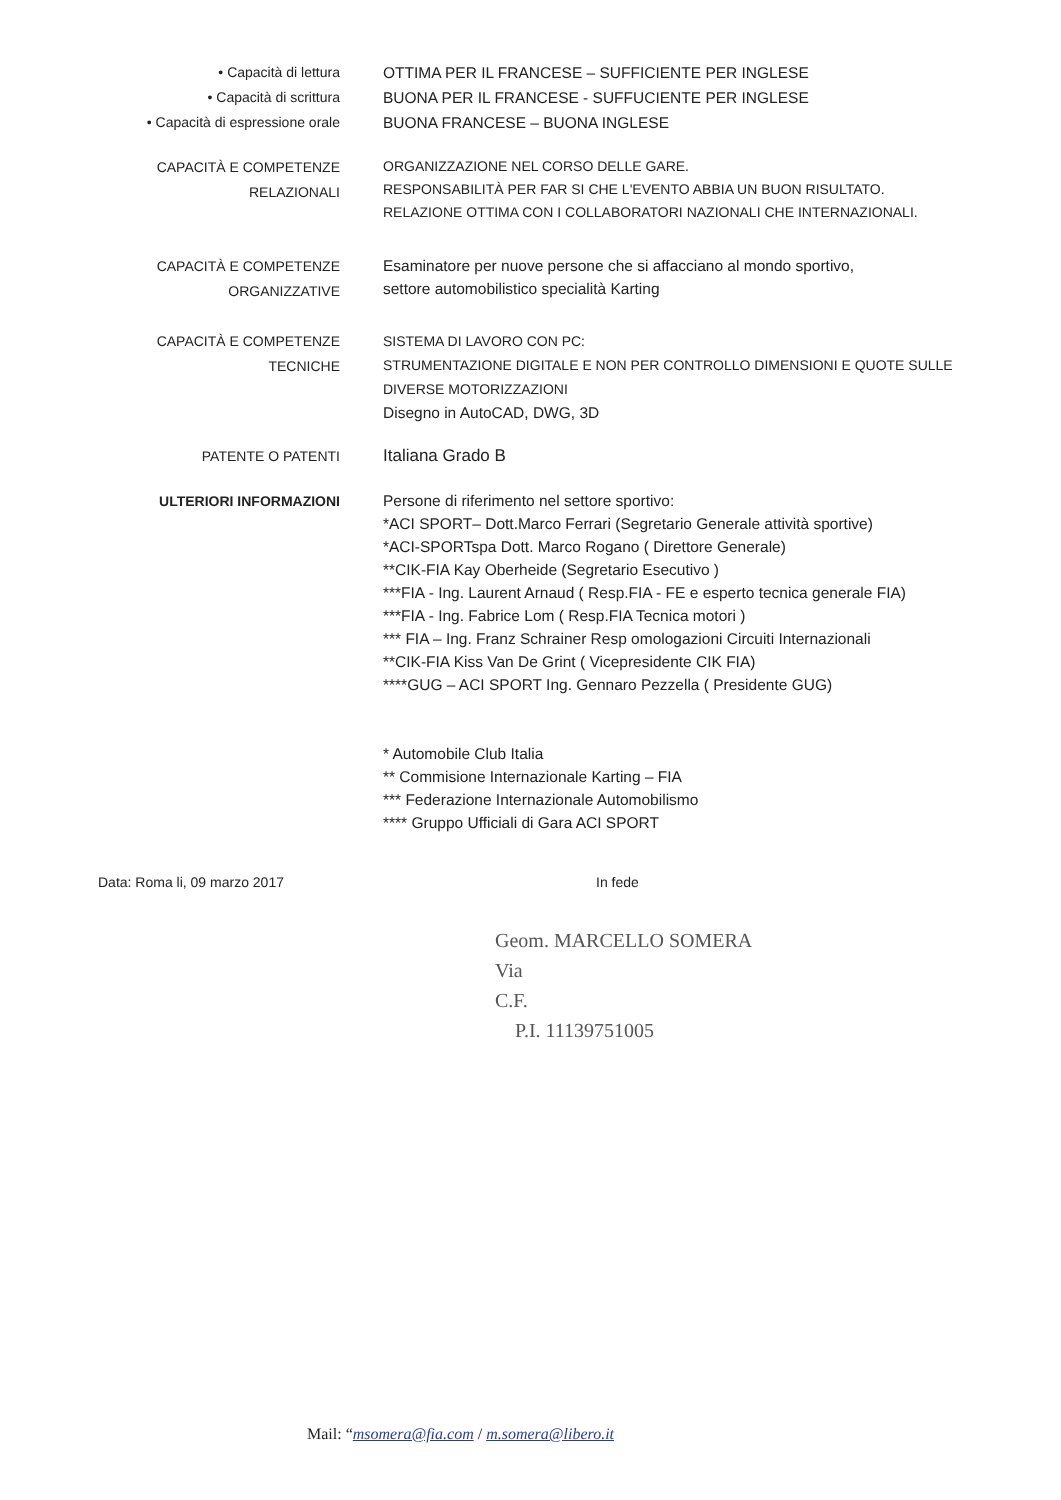• Capacità di lettura
• Capacità di scrittura
• Capacità di espressione orale
OTTIMA PER IL FRANCESE – SUFFICIENTE PER INGLESE
BUONA PER IL FRANCESE - SUFFUCIENTE PER INGLESE
BUONA FRANCESE – BUONA INGLESE
CAPACITÀ E COMPETENZE
RELAZIONALI
ORGANIZZAZIONE NEL CORSO DELLE GARE.
RESPONSABILITÀ PER FAR SI CHE L'EVENTO ABBIA UN BUON RISULTATO.
RELAZIONE OTTIMA CON I COLLABORATORI NAZIONALI CHE INTERNAZIONALI.
CAPACITÀ E COMPETENZE
ORGANIZZATIVE
Esaminatore per nuove persone che si affacciano al mondo sportivo,
settore automobilistico specialità Karting
CAPACITÀ E COMPETENZE
TECNICHE
SISTEMA DI LAVORO CON PC:
STRUMENTAZIONE DIGITALE E NON PER CONTROLLO DIMENSIONI E QUOTE SULLE DIVERSE MOTORIZZAZIONI
Disegno in AutoCAD, DWG, 3D
PATENTE O PATENTI
Italiana Grado B
ULTERIORI INFORMAZIONI
Persone di riferimento nel settore sportivo:
*ACI SPORT– Dott.Marco Ferrari (Segretario Generale attività sportive)
*ACI-SPORTspa Dott. Marco Rogano ( Direttore Generale)
**CIK-FIA Kay Oberheide (Segretario Esecutivo )
***FIA - Ing. Laurent Arnaud ( Resp.FIA - FE e esperto tecnica generale FIA)
***FIA - Ing. Fabrice Lom ( Resp.FIA Tecnica motori )
*** FIA – Ing. Franz Schrainer Resp omologazioni Circuiti Internazionali
**CIK-FIA Kiss Van De Grint ( Vicepresidente CIK FIA)
****GUG – ACI SPORT Ing. Gennaro Pezzella ( Presidente GUG)
* Automobile Club Italia
** Commisione Internazionale Karting – FIA
*** Federazione Internazionale Automobilismo
**** Gruppo Ufficiali di Gara ACI SPORT
Data: Roma li, 09 marzo 2017 In fede
Geom. MARCELLO SOMERA
Via
C.F.
P.I. 11139751005
Mail: “msomera@fia.com / m.somera@libero.it